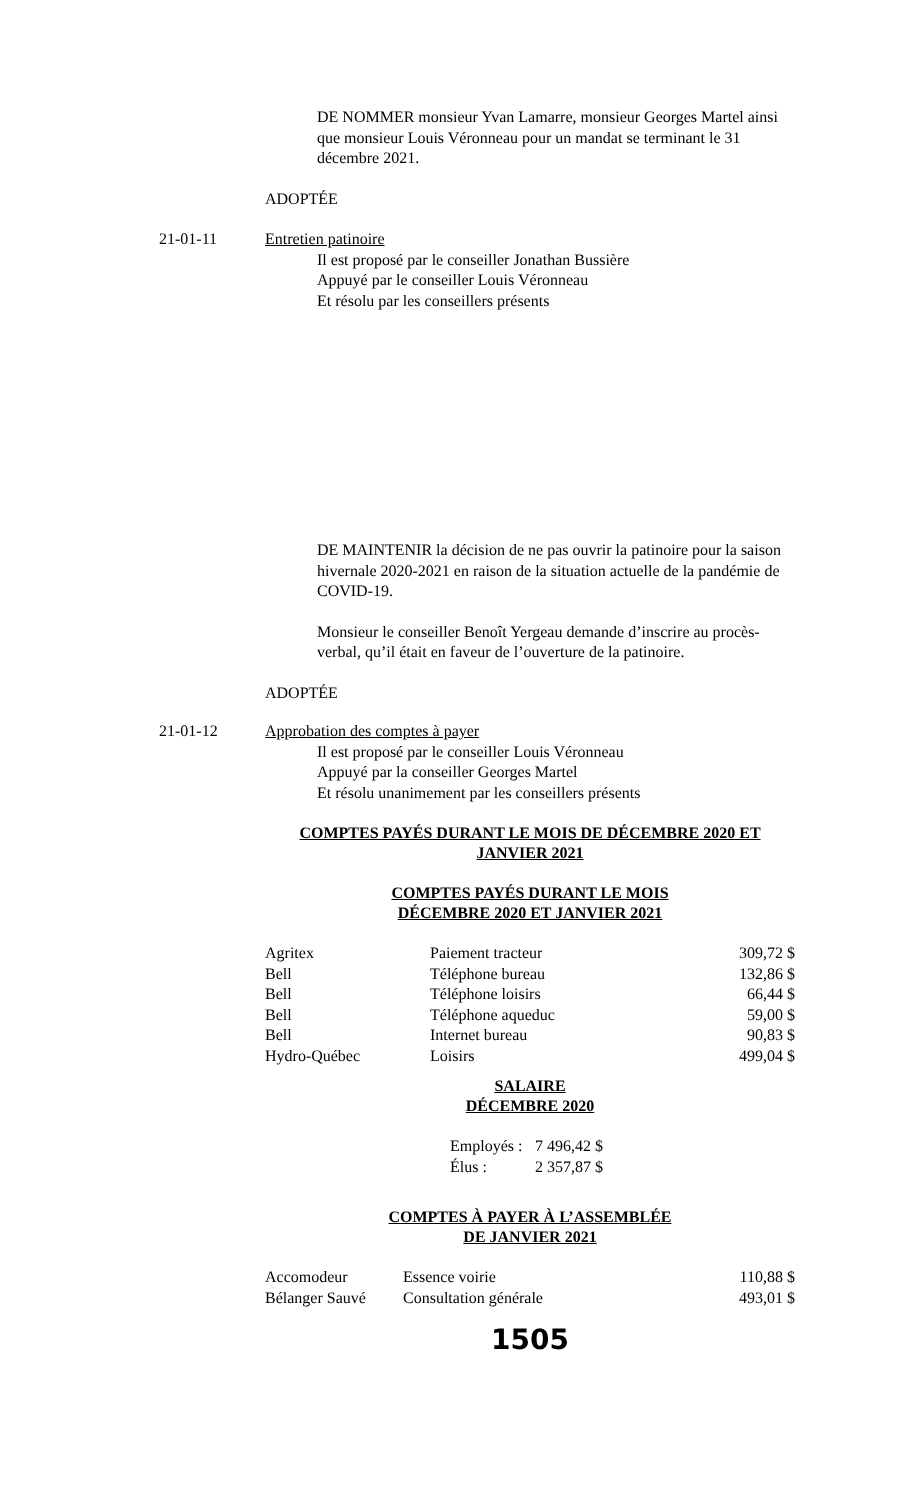DE NOMMER monsieur Yvan Lamarre, monsieur Georges Martel ainsi que monsieur Louis Véronneau pour un mandat se terminant le 31 décembre 2021.
ADOPTÉE
21-01-11 Entretien patinoire
Il est proposé par le conseiller Jonathan Bussière
Appuyé par le conseiller Louis Véronneau
Et résolu par les conseillers présents
DE MAINTENIR la décision de ne pas ouvrir la patinoire pour la saison hivernale 2020-2021 en raison de la situation actuelle de la pandémie de COVID-19.
Monsieur le conseiller Benoît Yergeau demande d’inscrire au procès-verbal, qu’il était en faveur de l’ouverture de la patinoire.
ADOPTÉE
21-01-12 Approbation des comptes à payer
Il est proposé par le conseiller Louis Véronneau
Appuyé par la conseiller Georges Martel
Et résolu unanimement par les conseillers présents
COMPTES PAYÉS DURANT LE MOIS DE DÉCEMBRE 2020 ET JANVIER 2021
COMPTES PAYÉS DURANT LE MOIS
DÉCEMBRE 2020 ET JANVIER 2021
| Agritex | Paiement tracteur | 309,72 $ |
| Bell | Téléphone bureau | 132,86 $ |
| Bell | Téléphone loisirs | 66,44 $ |
| Bell | Téléphone aqueduc | 59,00 $ |
| Bell | Internet bureau | 90,83 $ |
| Hydro-Québec | Loisirs | 499,04 $ |
SALAIRE
DÉCEMBRE 2020
| Employés : | 7 496,42 $ |
| Élus : | 2 357,87 $ |
COMPTES À PAYER À L’ASSEMBLÉE
DE JANVIER 2021
| Accomodeur | Essence voirie | 110,88 $ |
| Bélanger Sauvé | Consultation générale | 493,01 $ |
1505